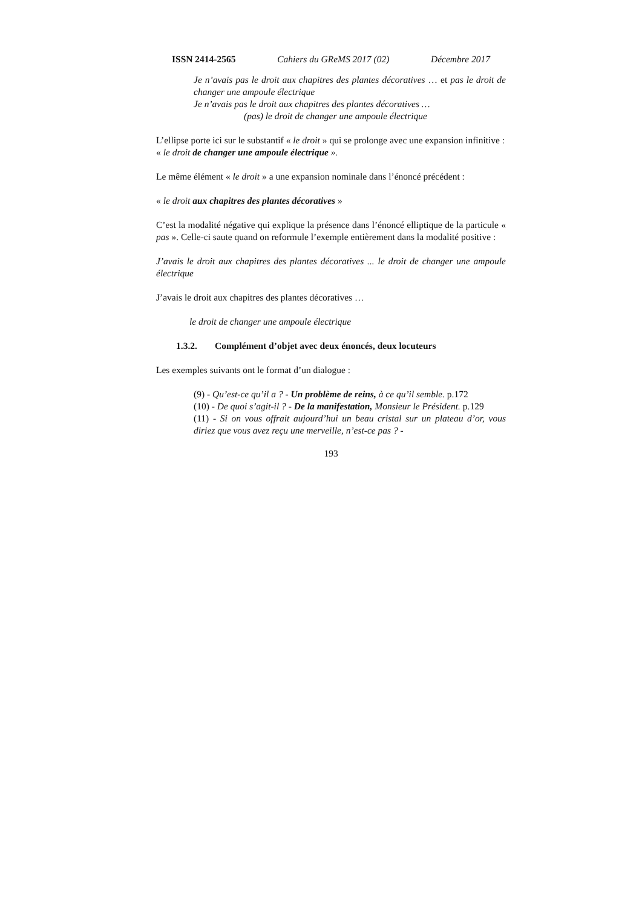ISSN 2414-2565 Cahiers du GReMS 2017 (02) Décembre 2017
Je n’avais pas le droit aux chapitres des plantes décoratives … et pas le droit de changer une ampoule électrique
Je n’avais pas le droit aux chapitres des plantes décoratives …
(pas) le droit de changer une ampoule électrique
L’ellipse porte ici sur le substantif « le droit » qui se prolonge avec une expansion infinitive :
« le droit de changer une ampoule électrique ».
Le même élément « le droit » a une expansion nominale dans l’énoncé précédent :
« le droit aux chapitres des plantes décoratives »
C’est la modalité négative qui explique la présence dans l’énoncé elliptique de la particule « pas ». Celle-ci saute quand on reformule l’exemple entièrement dans la modalité positive :
J’avais le droit aux chapitres des plantes décoratives ... le droit de changer une ampoule électrique
J’avais le droit aux chapitres des plantes décoratives …
le droit de changer une ampoule électrique
1.3.2. Complément d’objet avec deux énoncés, deux locuteurs
Les exemples suivants ont le format d’un dialogue :
(9) - Qu’est-ce qu’il a ? - Un problème de reins, à ce qu’il semble. p.172
(10) - De quoi s’agit-il ? - De la manifestation, Monsieur le Président. p.129
(11) - Si on vous offrait aujourd’hui un beau cristal sur un plateau d’or, vous diriez que vous avez reçu une merveille, n’est-ce pas ? -
193